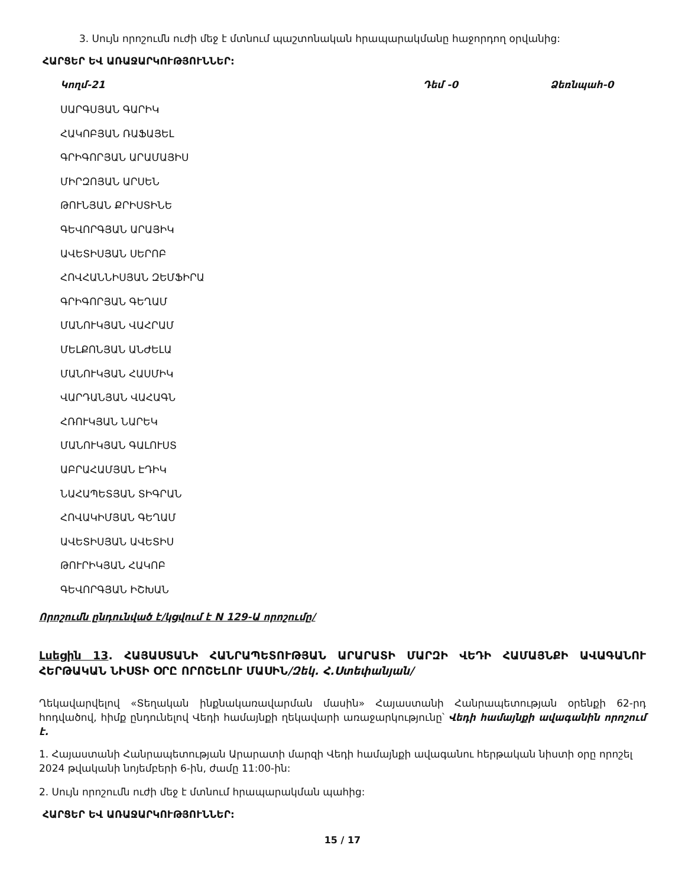3. Սույն որոշումն ուժի մեջ է մտնում պաշտոնական հրապարակմանը հաջորդող օրվանից:
ՀԱՐՑԵՐ ԵՎ ԱՌԱՋԱՐԿՈՒԹՅՈՒՆՆԵՐ:
Կողմ-21 Դեմ -0 Ձեռնպահ-0
ՍԱՐԳՍՅԱՆ ԳԱՐԻԿ
ՀԱԿՈԲՅԱՆ ՌԱՖԱՅԵԼ
ԳՐԻԳՈՐՅԱՆ ԱՐԱՄԱՅԻՍ
ՄԻՐԶՈՅԱՆ ԱՐՍԵՆ
ԹՈՒՆՅԱՆ ՔՐԻՍՏԻՆԵ
ԳԵՎՈՐԳՅԱՆ ԱՐԱՅԻԿ
ԱՎԵՏԻՍՅԱՆ ՍԵՐՈԲ
ՀՈՎՀԱՆՆԻՍՅԱՆ ԶԵՄՖԻՐԱ
ԳՐԻԳՈՐՅԱՆ ԳԵՂԱՄ
ՄԱՆՈՒԿՅԱՆ ՎԱՀՐԱՄ
ՄԵԼՔՈՆՅԱՆ ԱՆԺԵԼԱ
ՄԱՆՈՒԿՅԱՆ ՀԱՍՄԻԿ
ՎԱՐԴԱՆՅԱՆ ՎԱՀԱԳՆ
ՀՌՈՒԿՅԱՆ ՆԱՐԵԿ
ՄԱՆՈՒԿՅԱՆ ԳԱԼՈՒՍՏ
ԱԲՐԱՀԱՄՅԱՆ ԷԴԻԿ
ՆԱՀԱՊԵՏՅԱՆ ՏԻԳՐԱՆ
ՀՈՎԱԿԻՄՅԱՆ ԳԵՂԱՄ
ԱՎԵՏԻՍՅԱՆ ԱՎԵՏԻՍ
ԹՈՒՐԻԿՅԱՆ ՀԱԿՈԲ
ԳԵՎՈՐԳՅԱՆ ԻՇԽԱՆ
Որոշումն ընդունված է/կցվում է N 129-Ա որոշումը/
Լսեցին 13. ՀԱՅԱՍՏԱՆԻ ՀԱՆՐԱՊԵՏՈՒԹՅԱՆ ԱՐԱՐԱՏԻ ՄԱՐԶԻ ՎԵԴԻ ՀԱՄԱՅՆՔԻ ԱՎԱԳԱՆՈՒ ՀԵՐԹԱԿԱՆ ՆԻՍՏԻ ՕՐԸ ՈՐՈՇԵԼՈՒ ՄԱՍԻՆ/Զեկ. Հ.Ստեփանյան/
Ղեկավարվելով «Տեղական ինքնակառավարման մասին» Հայաստանի Հանրապետության օրենքի 62-րդ հոդվածով, հիմք ընդունելով Վեդի համայնքի ղեկավարի առաջարկությունը՝ Վեդի համայնքի ավագանին որոշում է.
1. Հայաստանի Հանրապետության Արարատի մարզի Վեդի համայնքի ավագանու հերթական նիստի օրը որոշել 2024 թվականի նոյեմբերի 6-ին, ժամը 11:00-ին:
2. Սույն որոշումն ուժի մեջ է մտնում հրապարակման պահից:
ՀԱՐՑԵՐ ԵՎ ԱՌԱՋԱՐԿՈՒԹՅՈՒՆՆԵՐ:
15 / 17